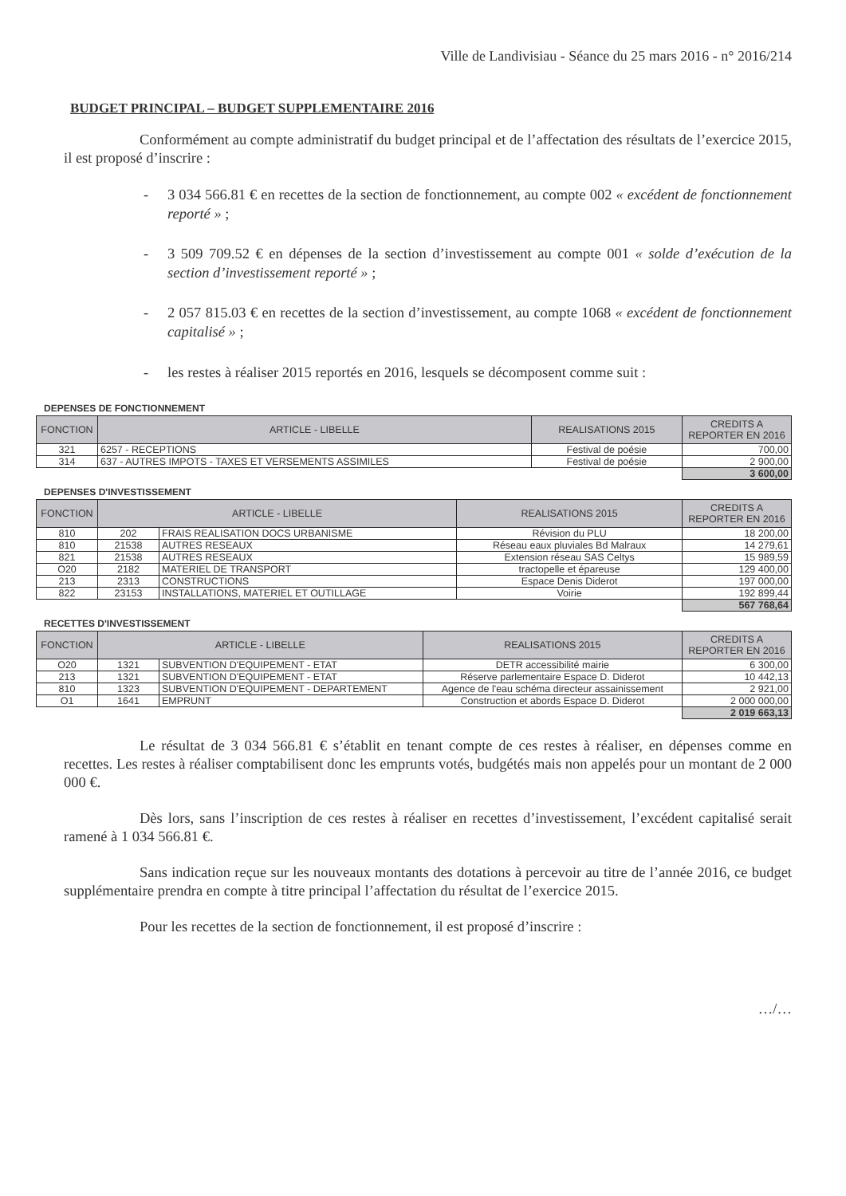Ville de Landivisiau - Séance du 25 mars 2016 - n° 2016/214
BUDGET PRINCIPAL – BUDGET SUPPLEMENTAIRE 2016
Conformément au compte administratif du budget principal et de l’affectation des résultats de l’exercice 2015, il est proposé d’inscrire :
- 3 034 566.81 € en recettes de la section de fonctionnement, au compte 002 « excédent de fonctionnement reporté » ;
- 3 509 709.52 € en dépenses de la section d’investissement au compte 001 « solde d’exécution de la section d’investissement reporté » ;
- 2 057 815.03 € en recettes de la section d’investissement, au compte 1068 « excédent de fonctionnement capitalisé » ;
- les restes à réaliser 2015 reportés en 2016, lesquels se décomposent comme suit :
DEPENSES DE FONCTIONNEMENT
| FONCTION | ARTICLE - LIBELLE | REALISATIONS 2015 | CREDITS A REPORTER EN 2016 |
| --- | --- | --- | --- |
| 321 | 6257 - RECEPTIONS | Festival de poésie | 700,00 |
| 314 | 637 - AUTRES IMPOTS - TAXES ET VERSEMENTS ASSIMILES | Festival de poésie | 2 900,00 |
| | | | 3 600,00 |
DEPENSES D'INVESTISSEMENT
| FONCTION | ARTICLE - LIBELLE | | REALISATIONS 2015 | CREDITS A REPORTER EN 2016 |
| --- | --- | --- | --- | --- |
| 810 | 202 | FRAIS REALISATION DOCS URBANISME | Révision du PLU | 18 200,00 |
| 810 | 21538 | AUTRES RESEAUX | Réseau eaux pluviales Bd Malraux | 14 279,61 |
| 821 | 21538 | AUTRES RESEAUX | Extension réseau SAS Celtys | 15 989,59 |
| O20 | 2182 | MATERIEL DE TRANSPORT | tractopelle et épareuse | 129 400,00 |
| 213 | 2313 | CONSTRUCTIONS | Espace Denis Diderot | 197 000,00 |
| 822 | 23153 | INSTALLATIONS, MATERIEL ET OUTILLAGE | Voirie | 192 899,44 |
| | | | | 567 768,64 |
RECETTES D'INVESTISSEMENT
| FONCTION | ARTICLE - LIBELLE | | REALISATIONS 2015 | CREDITS A REPORTER EN 2016 |
| --- | --- | --- | --- | --- |
| O20 | 1321 | SUBVENTION D'EQUIPEMENT - ETAT | DETR accessibilité mairie | 6 300,00 |
| 213 | 1321 | SUBVENTION D'EQUIPEMENT - ETAT | Réserve parlementaire Espace D. Diderot | 10 442,13 |
| 810 | 1323 | SUBVENTION D'EQUIPEMENT - DEPARTEMENT | Agence de l'eau schéma directeur assainissement | 2 921,00 |
| O1 | 1641 | EMPRUNT | Construction et abords Espace D. Diderot | 2 000 000,00 |
| | | | | 2 019 663,13 |
Le résultat de 3 034 566.81 € s’établit en tenant compte de ces restes à réaliser, en dépenses comme en recettes. Les restes à réaliser comptabilisent donc les emprunts votés, budgétés mais non appelés pour un montant de 2 000 000 €.
Dès lors, sans l’inscription de ces restes à réaliser en recettes d’investissement, l’excédent capitalisé serait ramené à 1 034 566.81 €.
Sans indication reçue sur les nouveaux montants des dotations à percevoir au titre de l’année 2016, ce budget supplémentaire prendra en compte à titre principal l’affectation du résultat de l’exercice 2015.
Pour les recettes de la section de fonctionnement, il est proposé d’inscrire :
…/…